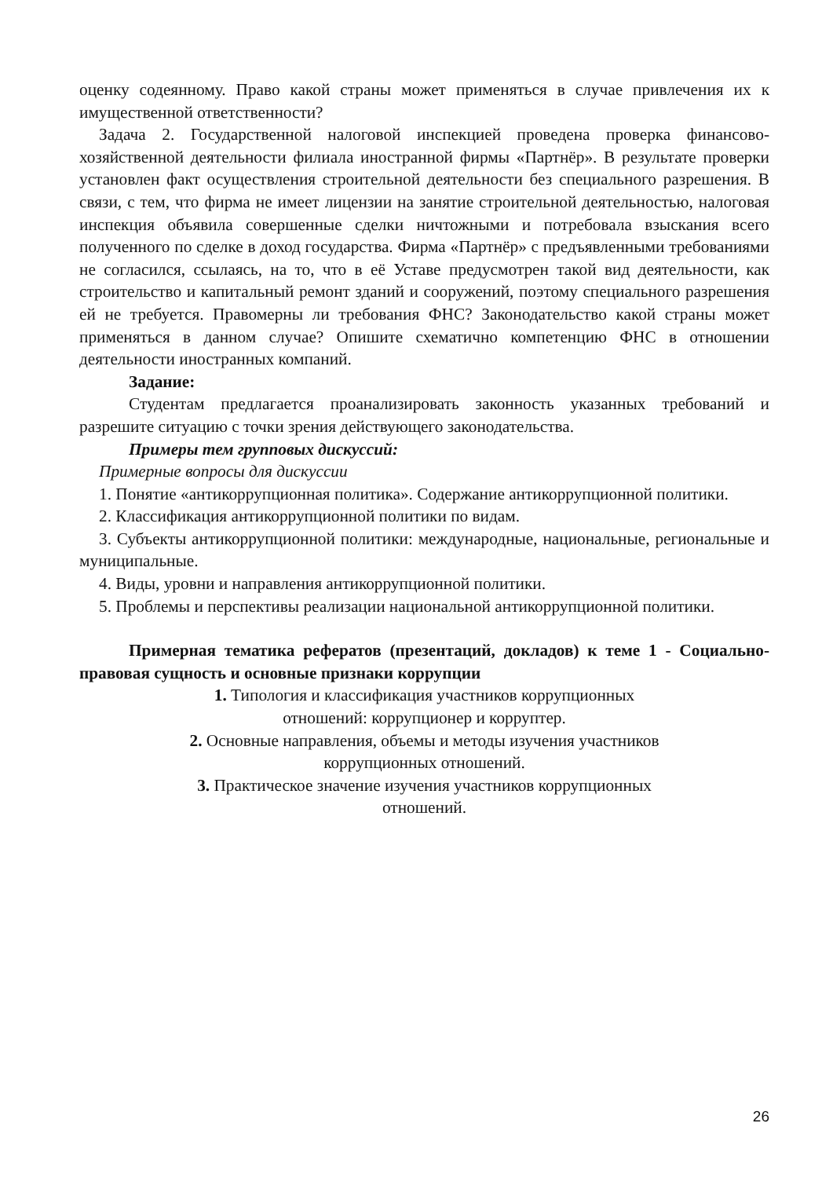оценку содеянному. Право какой страны может применяться в случае привлечения их к имущественной ответственности?
Задача 2. Государственной налоговой инспекцией проведена проверка финансово-хозяйственной деятельности филиала иностранной фирмы «Партнёр». В результате проверки установлен факт осуществления строительной деятельности без специального разрешения. В связи, с тем, что фирма не имеет лицензии на занятие строительной деятельностью, налоговая инспекция объявила совершенные сделки ничтожными и потребовала взыскания всего полученного по сделке в доход государства. Фирма «Партнёр» с предъявленными требованиями не согласился, ссылаясь, на то, что в её Уставе предусмотрен такой вид деятельности, как строительство и капитальный ремонт зданий и сооружений, поэтому специального разрешения ей не требуется. Правомерны ли требования ФНС? Законодательство какой страны может применяться в данном случае? Опишите схематично компетенцию ФНС в отношении деятельности иностранных компаний.
Задание:
Студентам предлагается проанализировать законность указанных требований и разрешите ситуацию с точки зрения действующего законодательства.
Примеры тем групповых дискуссий:
Примерные вопросы для дискуссии
1. Понятие «антикоррупционная политика». Содержание антикоррупционной политики.
2. Классификация антикоррупционной политики по видам.
3. Субъекты антикоррупционной политики: международные, национальные, региональные и муниципальные.
4. Виды, уровни и направления антикоррупционной политики.
5. Проблемы и перспективы реализации национальной антикоррупционной политики.
Примерная тематика рефератов (презентаций, докладов) к теме 1 - Социально-правовая сущность и основные признаки коррупции
1. Типология и классификация участников коррупционных
отношений: коррупционер и корруптер.
2. Основные направления, объемы и методы изучения участников
коррупционных отношений.
3. Практическое значение изучения участников коррупционных
отношений.
26